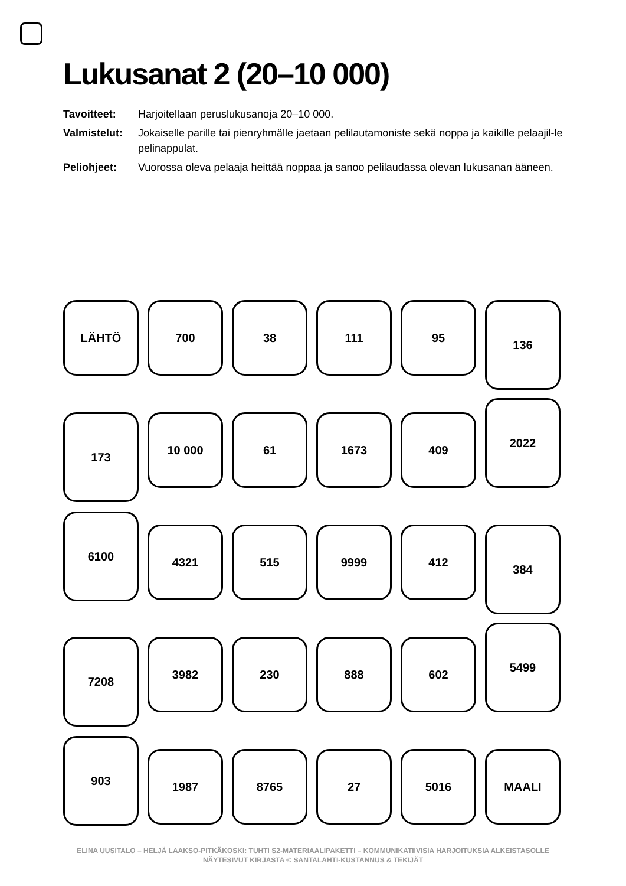Lukusanat 2 (20–10 000)
Tavoitteet: Harjoitellaan peruslukusanoja 20–10 000.
Valmistelut: Jokaiselle parille tai pienryhmälle jaetaan pelilautamoniste sekä noppa ja kaikille pelaajil-le pelinappulat.
Peliohjeet: Vuorossa oleva pelaaja heittää noppaa ja sanoo pelilaudassa olevan lukusanan ääneen.
LÄHTÖ 700 38 111 95 136
173 10 000 61 1673 409
2022
6100
4321 515 9999 412 384
7208 3982 230 888 602
5499
903
1987 8765 27 5016 MAALI
ELINA UUSITALO – HELJÄ LAAKSO-PITKÄKOSKI: TUHTI S2-MATERIAALIPAKETTI – KOMMUNIKATIIVISIA HARJOITUKSIA ALKEISTASOLLE
NÄYTESIVUT KIRJASTA © SANTALAHTI-KUSTANNUS & TEKIJÄT